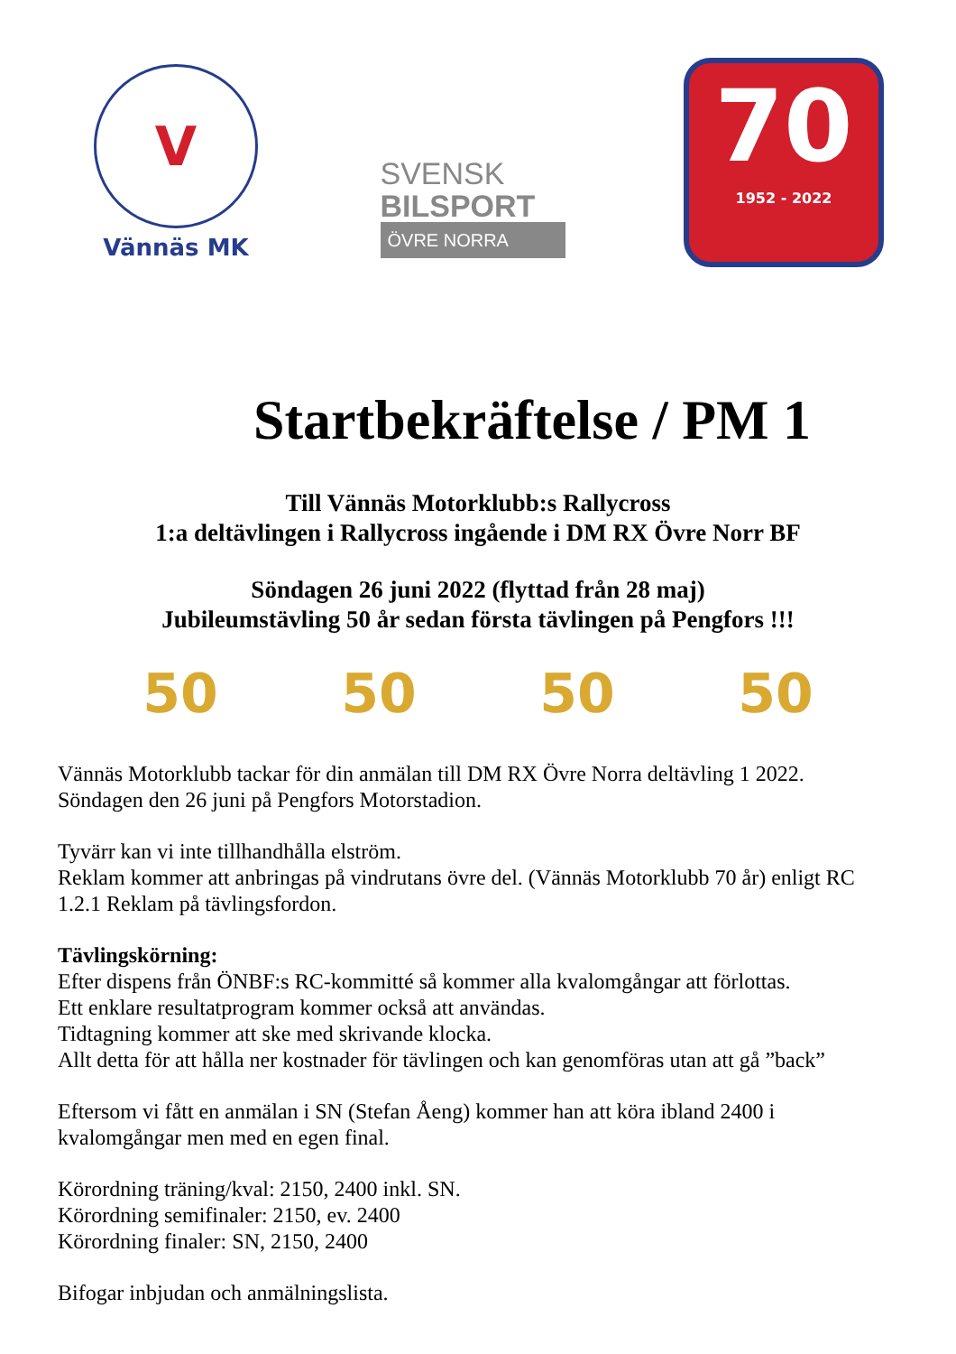V
Vännäs MK
SVENSK
BILSPORT
ÖVRE NORRA
70
1952 - 2022
Startbekräftelse / PM 1
Till Vännäs Motorklubb:s Rallycross
1:a deltävlingen i Rallycross ingående i DM RX Övre Norr BF
Söndagen 26 juni 2022 (flyttad från 28 maj)
Jubileumstävling 50 år sedan första tävlingen på Pengfors !!!
50 50 50 50
Vännäs Motorklubb tackar för din anmälan till DM RX Övre Norra deltävling 1 2022.
Söndagen den 26 juni på Pengfors Motorstadion.
Tyvärr kan vi inte tillhandhålla elström.
Reklam kommer att anbringas på vindrutans övre del. (Vännäs Motorklubb 70 år) enligt RC 1.2.1 Reklam på tävlingsfordon.
Tävlingskörning:
Efter dispens från ÖNBF:s RC-kommitté så kommer alla kvalomgångar att förlottas.
Ett enklare resultatprogram kommer också att användas.
Tidtagning kommer att ske med skrivande klocka.
Allt detta för att hålla ner kostnader för tävlingen och kan genomföras utan att gå ”back”
Eftersom vi fått en anmälan i SN (Stefan Åeng) kommer han att köra ibland 2400 i kvalomgångar men med en egen final.
Körordning träning/kval: 2150, 2400 inkl. SN.
Körordning semifinaler: 2150, ev. 2400
Körordning finaler: SN, 2150, 2400
Bifogar inbjudan och anmälningslista.